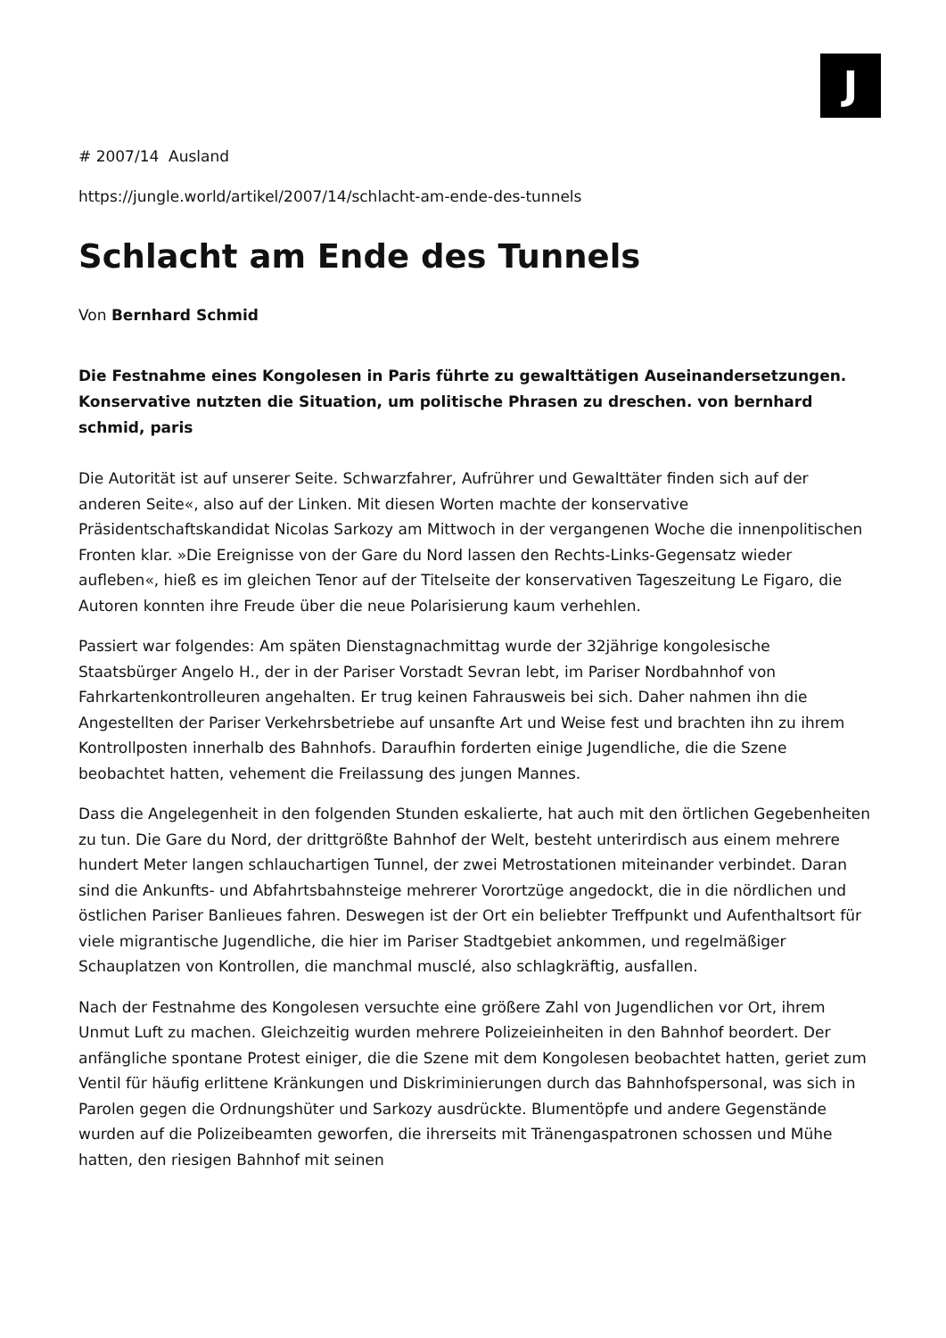J
# 2007/14 Ausland
https://jungle.world/artikel/2007/14/schlacht-am-ende-des-tunnels
Schlacht am Ende des Tunnels
Von Bernhard Schmid
Die Festnahme eines Kongolesen in Paris führte zu gewalttätigen Auseinandersetzungen. Konservative nutzten die Situation, um politische Phrasen zu dreschen. von bernhard schmid, paris
Die Autorität ist auf unserer Seite. Schwarzfahrer, Aufrührer und Gewalttäter finden sich auf der anderen Seite«, also auf der Linken. Mit diesen Worten machte der konservative Präsidentschaftskandidat Nicolas Sarkozy am Mittwoch in der vergangenen Woche die innenpolitischen Fronten klar. »Die Ereignisse von der Gare du Nord lassen den Rechts-Links-Gegensatz wieder aufleben«, hieß es im gleichen Tenor auf der Titelseite der konservativen Tageszeitung Le Figaro, die Autoren konnten ihre Freude über die neue Polarisierung kaum verhehlen.
Passiert war folgendes: Am späten Dienstagnachmittag wurde der 32jährige kongolesische Staatsbürger Angelo H., der in der Pariser Vorstadt Sevran lebt, im Pariser Nordbahnhof von Fahrkartenkontrolleuren angehalten. Er trug keinen Fahrausweis bei sich. Daher nahmen ihn die Angestellten der Pariser Verkehrsbetriebe auf unsanfte Art und Weise fest und brachten ihn zu ihrem Kontrollposten innerhalb des Bahnhofs. Daraufhin forderten einige Jugendliche, die die Szene beobachtet hatten, vehement die Freilassung des jungen Mannes.
Dass die Angelegenheit in den folgenden Stunden eskalierte, hat auch mit den örtlichen Gegebenheiten zu tun. Die Gare du Nord, der drittgrößte Bahnhof der Welt, besteht unterirdisch aus einem mehrere hundert Meter langen schlauchartigen Tunnel, der zwei Metrostationen miteinander verbindet. Daran sind die Ankunfts- und Abfahrtsbahnsteige mehrerer Vorortzüge angedockt, die in die nördlichen und östlichen Pariser Banlieues fahren. Deswegen ist der Ort ein beliebter Treffpunkt und Aufenthaltsort für viele migrantische Jugendliche, die hier im Pariser Stadtgebiet ankommen, und regelmäßiger Schauplatzen von Kontrollen, die manchmal musclé, also schlagkräftig, ausfallen.
Nach der Festnahme des Kongolesen versuchte eine größere Zahl von Jugendlichen vor Ort, ihrem Unmut Luft zu machen. Gleichzeitig wurden mehrere Polizeieinheiten in den Bahnhof beordert. Der anfängliche spontane Protest einiger, die die Szene mit dem Kongolesen beobachtet hatten, geriet zum Ventil für häufig erlittene Kränkungen und Diskriminierungen durch das Bahnhofspersonal, was sich in Parolen gegen die Ordnungshüter und Sarkozy ausdrückte. Blumentöpfe und andere Gegenstände wurden auf die Polizeibeamten geworfen, die ihrerseits mit Tränengaspatronen schossen und Mühe hatten, den riesigen Bahnhof mit seinen